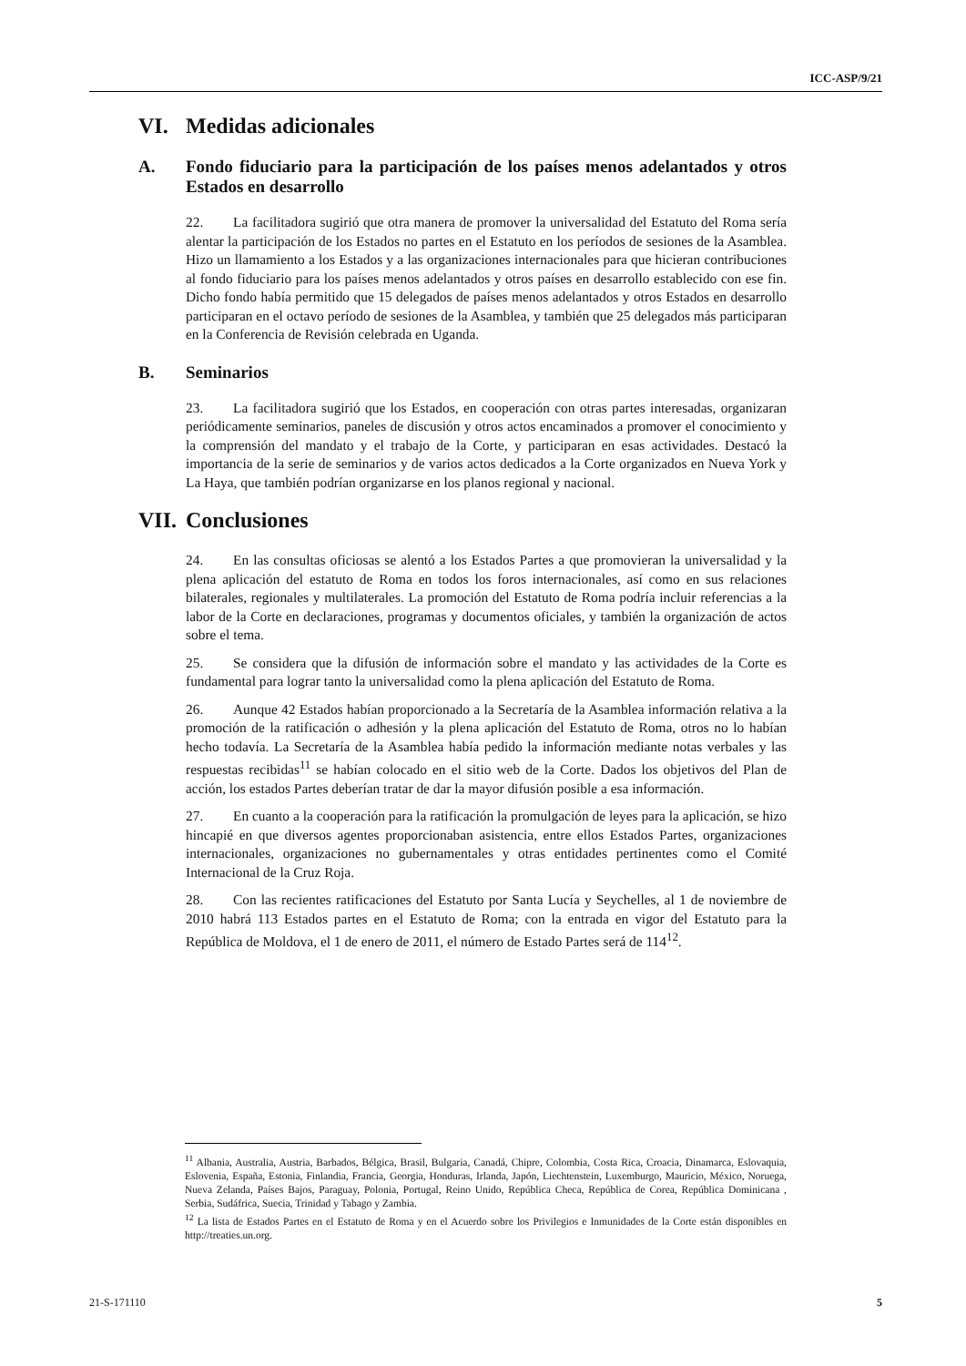ICC-ASP/9/21
VI. Medidas adicionales
A. Fondo fiduciario para la participación de los países menos adelantados y otros Estados en desarrollo
22. La facilitadora sugirió que otra manera de promover la universalidad del Estatuto del Roma sería alentar la participación de los Estados no partes en el Estatuto en los períodos de sesiones de la Asamblea. Hizo un llamamiento a los Estados y a las organizaciones internacionales para que hicieran contribuciones al fondo fiduciario para los países menos adelantados y otros países en desarrollo establecido con ese fin. Dicho fondo había permitido que 15 delegados de países menos adelantados y otros Estados en desarrollo participaran en el octavo período de sesiones de la Asamblea, y también que 25 delegados más participaran en la Conferencia de Revisión celebrada en Uganda.
B. Seminarios
23. La facilitadora sugirió que los Estados, en cooperación con otras partes interesadas, organizaran periódicamente seminarios, paneles de discusión y otros actos encaminados a promover el conocimiento y la comprensión del mandato y el trabajo de la Corte, y participaran en esas actividades. Destacó la importancia de la serie de seminarios y de varios actos dedicados a la Corte organizados en Nueva York y La Haya, que también podrían organizarse en los planos regional y nacional.
VII. Conclusiones
24. En las consultas oficiosas se alentó a los Estados Partes a que promovieran la universalidad y la plena aplicación del estatuto de Roma en todos los foros internacionales, así como en sus relaciones bilaterales, regionales y multilaterales. La promoción del Estatuto de Roma podría incluir referencias a la labor de la Corte en declaraciones, programas y documentos oficiales, y también la organización de actos sobre el tema.
25. Se considera que la difusión de información sobre el mandato y las actividades de la Corte es fundamental para lograr tanto la universalidad como la plena aplicación del Estatuto de Roma.
26. Aunque 42 Estados habían proporcionado a la Secretaría de la Asamblea información relativa a la promoción de la ratificación o adhesión y la plena aplicación del Estatuto de Roma, otros no lo habían hecho todavía. La Secretaría de la Asamblea había pedido la información mediante notas verbales y las respuestas recibidas<sup>11</sup> se habían colocado en el sitio web de la Corte. Dados los objetivos del Plan de acción, los estados Partes deberían tratar de dar la mayor difusión posible a esa información.
27. En cuanto a la cooperación para la ratificación la promulgación de leyes para la aplicación, se hizo hincapié en que diversos agentes proporcionaban asistencia, entre ellos Estados Partes, organizaciones internacionales, organizaciones no gubernamentales y otras entidades pertinentes como el Comité Internacional de la Cruz Roja.
28. Con las recientes ratificaciones del Estatuto por Santa Lucía y Seychelles, al 1 de noviembre de 2010 habrá 113 Estados partes en el Estatuto de Roma; con la entrada en vigor del Estatuto para la República de Moldova, el 1 de enero de 2011, el número de Estado Partes será de 114<sup>12</sup>.
<sup>11</sup> Albania, Australia, Austria, Barbados, Bélgica, Brasil, Bulgaria, Canadá, Chipre, Colombia, Costa Rica, Croacia, Dinamarca, Eslovaquia, Eslovenia, España, Estonia, Finlandia, Francia, Georgia, Honduras, Irlanda, Japón, Liechtenstein, Luxemburgo, Mauricio, México, Noruega, Nueva Zelanda, Países Bajos, Paraguay, Polonia, Portugal, Reino Unido, República Checa, República de Corea, República Dominicana , Serbia, Sudáfrica, Suecia, Trinidad y Tabago y Zambia.
<sup>12</sup> La lista de Estados Partes en el Estatuto de Roma y en el Acuerdo sobre los Privilegios e Inmunidades de la Corte están disponibles en http://treaties.un.org.
21-S-171110 5